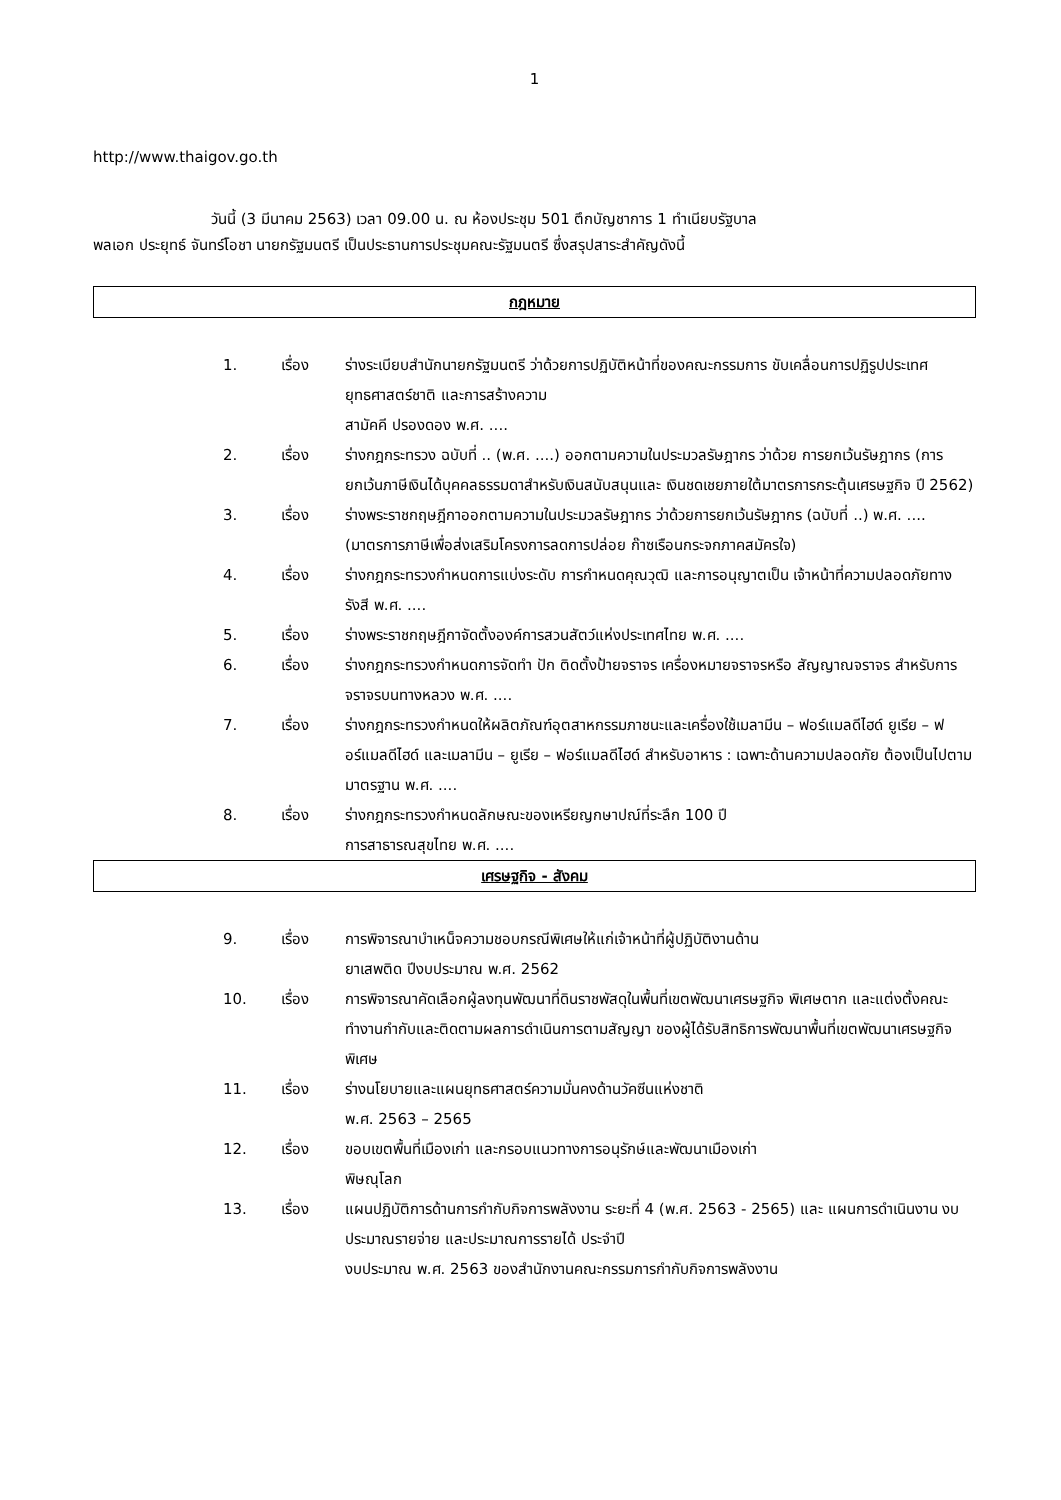1
http://www.thaigov.go.th
วันนี้ (3 มีนาคม 2563) เวลา 09.00 น. ณ ห้องประชุม 501 ตึกบัญชาการ 1 ทำเนียบรัฐบาล
พลเอก ประยุทธ์ จันทร์โอชา นายกรัฐมนตรี เป็นประธานการประชุมคณะรัฐมนตรี ซึ่งสรุปสาระสำคัญดังนี้
กฎหมาย
1. เรื่อง ร่างระเบียบสำนักนายกรัฐมนตรี ว่าด้วยการปฏิบัติหน้าที่ของคณะกรรมการ ขับเคลื่อนการปฏิรูปประเทศ ยุทธศาสตร์ชาติ และการสร้างความ
สามัคคี ปรองดอง พ.ศ. ....
2. เรื่อง ร่างกฎกระทรวง ฉบับที่ .. (พ.ศ. ....) ออกตามความในประมวลรัษฎากร ว่าด้วย การยกเว้นรัษฎากร (การยกเว้นภาษีเงินได้บุคคลธรรมดาสำหรับเงินสนับสนุนและ เงินชดเชยภายใต้มาตรการกระตุ้นเศรษฐกิจ ปี 2562)
3. เรื่อง ร่างพระราชกฤษฎีกาออกตามความในประมวลรัษฎากร ว่าด้วยการยกเว้นรัษฎากร (ฉบับที่ ..) พ.ศ. .... (มาตรการภาษีเพื่อส่งเสริมโครงการลดการปล่อย ก๊าซเรือนกระจกภาคสมัครใจ)
4. เรื่อง ร่างกฎกระทรวงกำหนดการแบ่งระดับ การกำหนดคุณวุฒิ และการอนุญาตเป็น เจ้าหน้าที่ความปลอดภัยทางรังสี พ.ศ. ....
5. เรื่อง ร่างพระราชกฤษฎีกาจัดตั้งองค์การสวนสัตว์แห่งประเทศไทย พ.ศ. ....
6. เรื่อง ร่างกฎกระทรวงกำหนดการจัดทำ ปัก ติดตั้งป้ายจราจร เครื่องหมายจราจรหรือ สัญญาณจราจร สำหรับการจราจรบนทางหลวง พ.ศ. ....
7. เรื่อง ร่างกฎกระทรวงกำหนดให้ผลิตภัณฑ์อุตสาหกรรมภาชนะและเครื่องใช้เมลามีน – ฟอร์แมลดีไฮด์ ยูเรีย – ฟอร์แมลดีไฮด์ และเมลามีน – ยูเรีย – ฟอร์แมลดีไฮด์ สำหรับอาหาร : เฉพาะด้านความปลอดภัย ต้องเป็นไปตามมาตรฐาน พ.ศ. ....
8. เรื่อง ร่างกฎกระทรวงกำหนดลักษณะของเหรียญกษาปณ์ที่ระลึก 100 ปี
การสาธารณสุขไทย พ.ศ. ....
เศรษฐกิจ - สังคม
9. เรื่อง การพิจารณาบำเหน็จความชอบกรณีพิเศษให้แก่เจ้าหน้าที่ผู้ปฏิบัติงานด้าน
ยาเสพติด ปีงบประมาณ พ.ศ. 2562
10. เรื่อง การพิจารณาคัดเลือกผู้ลงทุนพัฒนาที่ดินราชพัสดุในพื้นที่เขตพัฒนาเศรษฐกิจ พิเศษตาก และแต่งตั้งคณะทำงานกำกับและติดตามผลการดำเนินการตามสัญญา ของผู้ได้รับสิทธิการพัฒนาพื้นที่เขตพัฒนาเศรษฐกิจพิเศษ
11. เรื่อง ร่างนโยบายและแผนยุทธศาสตร์ความมั่นคงด้านวัคซีนแห่งชาติ
พ.ศ. 2563 – 2565
12. เรื่อง ขอบเขตพื้นที่เมืองเก่า และกรอบแนวทางการอนุรักษ์และพัฒนาเมืองเก่า
พิษณุโลก
13. เรื่อง แผนปฏิบัติการด้านการกำกับกิจการพลังงาน ระยะที่ 4 (พ.ศ. 2563 - 2565) และ แผนการดำเนินงาน งบประมาณรายจ่าย และประมาณการรายได้ ประจำปี
งบประมาณ พ.ศ. 2563 ของสำนักงานคณะกรรมการกำกับกิจการพลังงาน